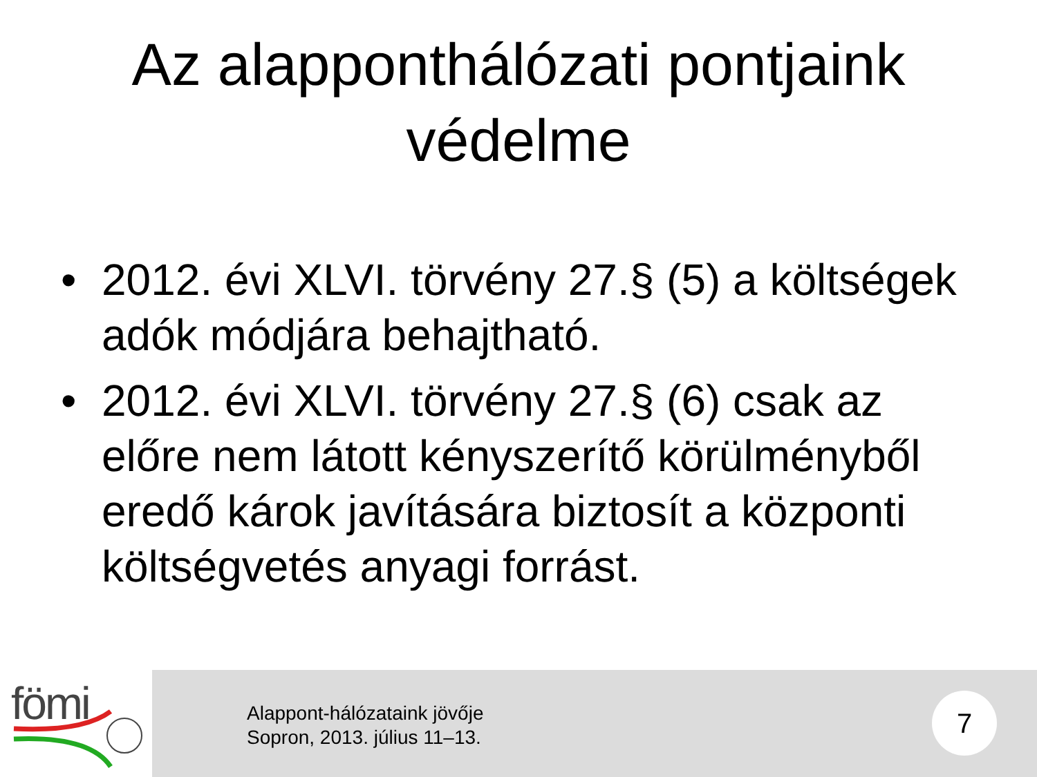Az alapponthálózati pontjaink
védelme
• 2012. évi XLVI. törvény 27.§ (5) a költségek adók módjára behajtható.
• 2012. évi XLVI. törvény 27.§ (6) csak az előre nem látott kényszerítő körülményből eredő károk javítására biztosít a központi költségvetés anyagi forrást.
fömi
Alappont-hálózataink jövője
Sopron, 2013. július 11–13.
7